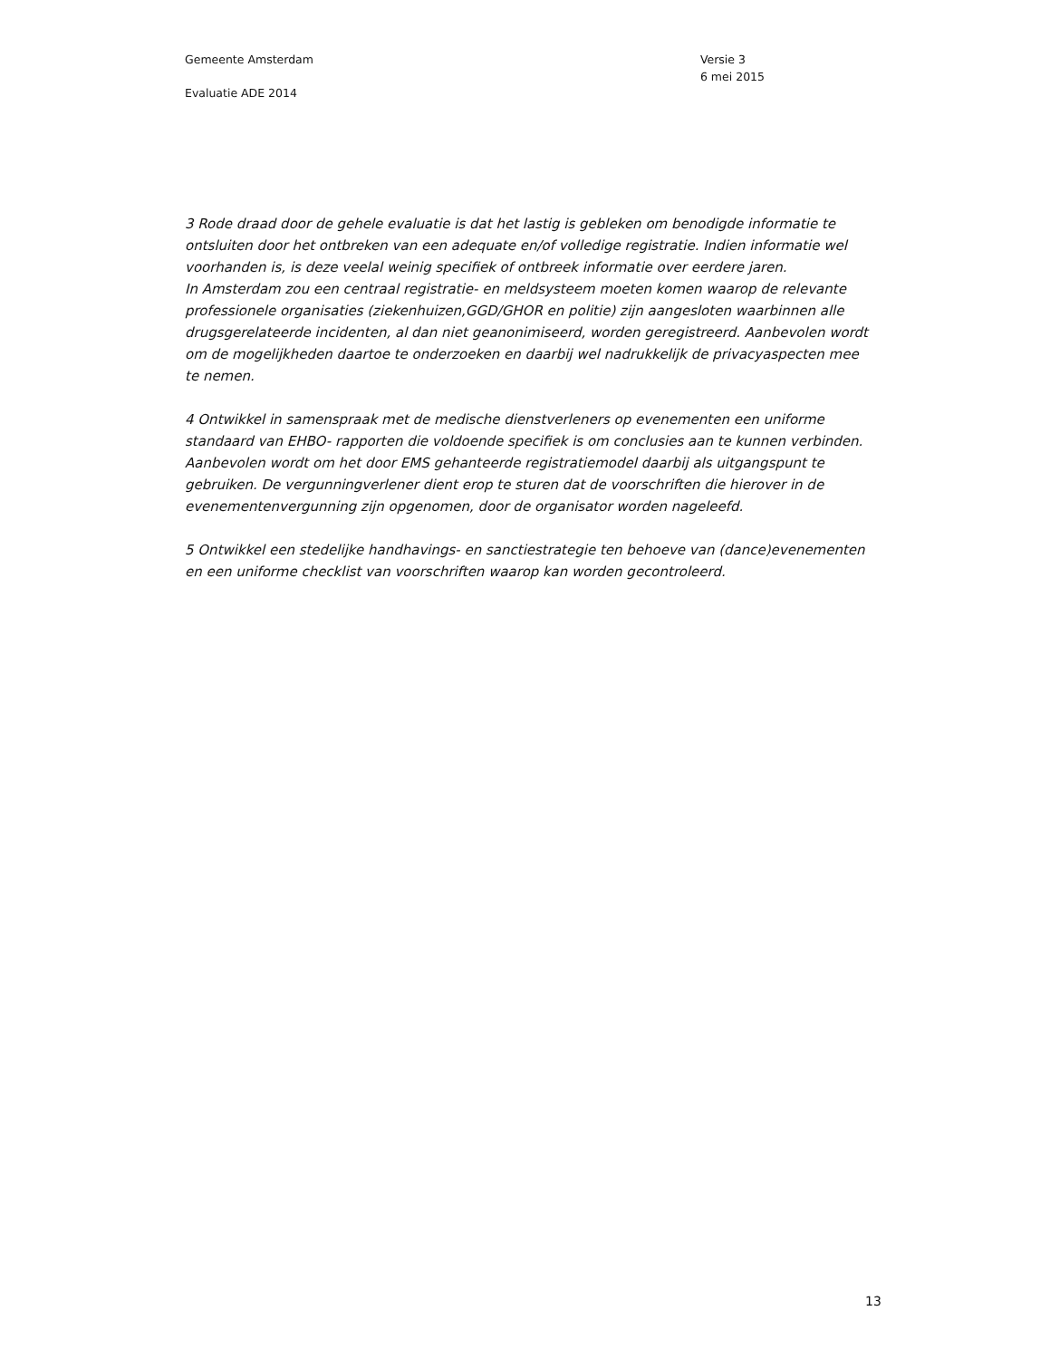Gemeente Amsterdam
Evaluatie ADE 2014
Versie 3
6 mei 2015
3 Rode draad door de gehele evaluatie is dat het lastig is gebleken om benodigde informatie te ontsluiten door het ontbreken van een adequate en/of volledige registratie. Indien informatie wel voorhanden is, is deze veelal weinig specifiek of ontbreek informatie over eerdere jaren.
In Amsterdam zou een centraal registratie- en meldsysteem moeten komen waarop de relevante professionele organisaties (ziekenhuizen,GGD/GHOR en politie) zijn aangesloten waarbinnen alle drugsgerelateerde incidenten, al dan niet geanonimiseerd, worden geregistreerd. Aanbevolen wordt om de mogelijkheden daartoe te onderzoeken en daarbij wel nadrukkelijk de privacyaspecten mee te nemen.
4 Ontwikkel in samenspraak met de medische dienstverleners op evenementen een uniforme standaard van EHBO- rapporten die voldoende specifiek is om conclusies aan te kunnen verbinden. Aanbevolen wordt om het door EMS gehanteerde registratiemodel daarbij als uitgangspunt te gebruiken. De vergunningverlener dient erop te sturen dat de voorschriften die hierover in de evenementenvergunning zijn opgenomen, door de organisator worden nageleefd.
5 Ontwikkel een stedelijke handhavings- en sanctiestrategie ten behoeve van (dance)evenementen en een uniforme checklist van voorschriften waarop kan worden gecontroleerd.
13